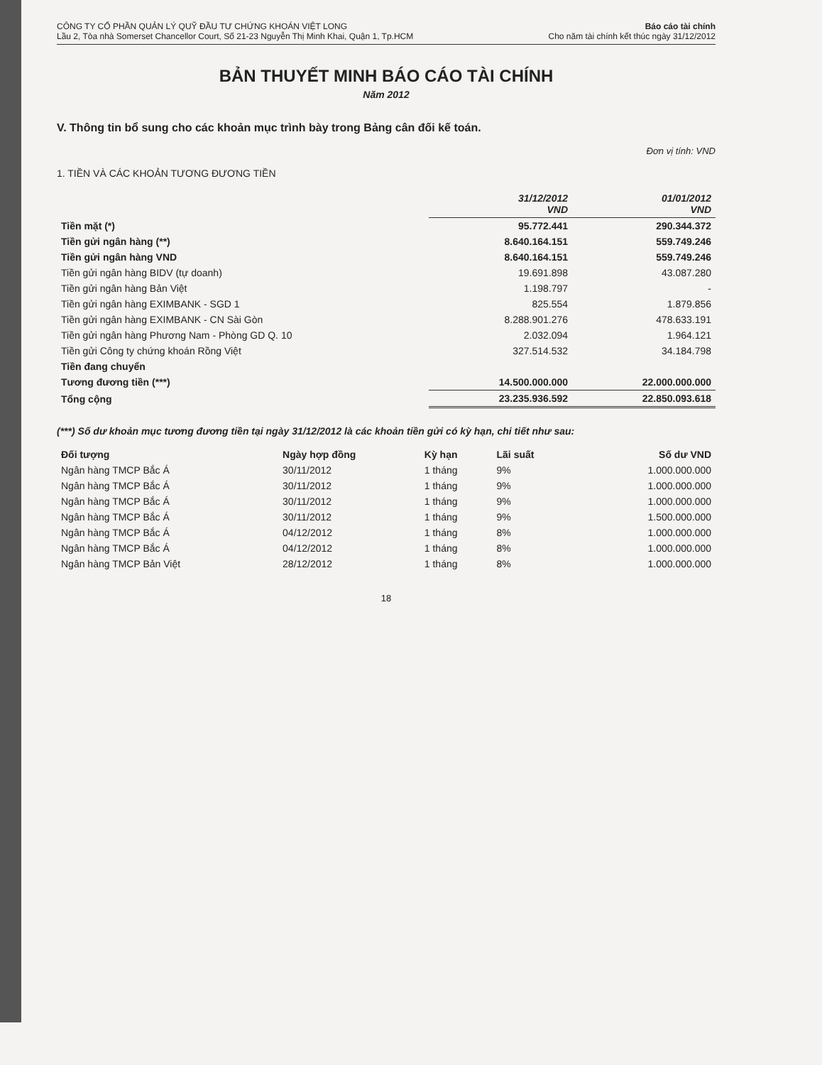CÔNG TY CỔ PHẦN QUẢN LÝ QUỸ ĐẦU TƯ CHỨNG KHOÁN VIỆT LONG
Lầu 2, Tòa nhà Somerset Chancellor Court, Số 21-23 Nguyễn Thị Minh Khai, Quận 1, Tp.HCM
Báo cáo tài chính
Cho năm tài chính kết thúc ngày 31/12/2012
BẢN THUYẾT MINH BÁO CÁO TÀI CHÍNH
Năm 2012
V. Thông tin bổ sung cho các khoản mục trình bày trong Bảng cân đối kế toán.
Đơn vị tính: VND
1. TIỀN VÀ CÁC KHOẢN TƯƠNG ĐƯƠNG TIỀN
| | 31/12/2012 VND | 01/01/2012 VND |
| --- | --- | --- |
| Tiền mặt (*) | 95.772.441 | 290.344.372 |
| Tiền gửi ngân hàng (**) | 8.640.164.151 | 559.749.246 |
| Tiền gửi ngân hàng VND | 8.640.164.151 | 559.749.246 |
| Tiền gửi ngân hàng BIDV (tự doanh) | 19.691.898 | 43.087.280 |
| Tiền gửi ngân hàng Bản Việt | 1.198.797 | - |
| Tiền gửi ngân hàng EXIMBANK - SGD 1 | 825.554 | 1.879.856 |
| Tiền gửi ngân hàng EXIMBANK - CN Sài Gòn | 8.288.901.276 | 478.633.191 |
| Tiền gửi ngân hàng Phương Nam - Phòng GD Q. 10 | 2.032.094 | 1.964.121 |
| Tiền gửi Công ty chứng khoán Rồng Việt | 327.514.532 | 34.184.798 |
| Tiền đang chuyển | | |
| Tương đương tiền (***) | 14.500.000.000 | 22.000.000.000 |
| Tổng cộng | 23.235.936.592 | 22.850.093.618 |
(***) Số dư khoản mục tương đương tiền tại ngày 31/12/2012 là các khoản tiền gửi có kỳ hạn, chi tiết như sau:
| Đối tượng | Ngày hợp đồng | Kỳ hạn | Lãi suất | Số dư VND |
| --- | --- | --- | --- | --- |
| Ngân hàng TMCP Bắc Á | 30/11/2012 | 1 tháng | 9% | 1.000.000.000 |
| Ngân hàng TMCP Bắc Á | 30/11/2012 | 1 tháng | 9% | 1.000.000.000 |
| Ngân hàng TMCP Bắc Á | 30/11/2012 | 1 tháng | 9% | 1.000.000.000 |
| Ngân hàng TMCP Bắc Á | 30/11/2012 | 1 tháng | 9% | 1.500.000.000 |
| Ngân hàng TMCP Bắc Á | 04/12/2012 | 1 tháng | 8% | 1.000.000.000 |
| Ngân hàng TMCP Bắc Á | 04/12/2012 | 1 tháng | 8% | 1.000.000.000 |
| Ngân hàng TMCP Bản Việt | 28/12/2012 | 1 tháng | 8% | 1.000.000.000 |
18